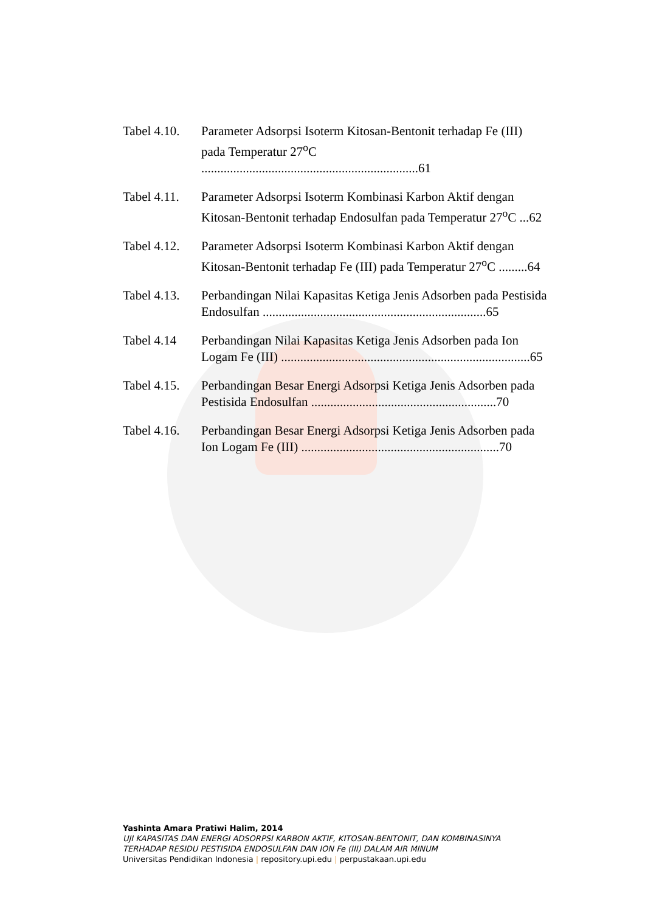Tabel 4.10.
Parameter Adsorpsi Isoterm Kitosan-Bentonit terhadap Fe (III) pada Temperatur 27<sup>o</sup>C ....................................................................61
Tabel 4.11.
Parameter Adsorpsi Isoterm Kombinasi Karbon Aktif dengan Kitosan-Bentonit terhadap Endosulfan pada Temperatur 27<sup>o</sup>C ...62
Tabel 4.12.
Parameter Adsorpsi Isoterm Kombinasi Karbon Aktif dengan Kitosan-Bentonit terhadap Fe (III) pada Temperatur 27<sup>o</sup>C .........64
Tabel 4.13.
Perbandingan Nilai Kapasitas Ketiga Jenis Adsorben pada Pestisida Endosulfan ......................................................................65
Tabel 4.14 Perbandingan Nilai Kapasitas Ketiga Jenis Adsorben pada Ion Logam Fe (III) ..............................................................................65
Tabel 4.15.
Perbandingan Besar Energi Adsorpsi Ketiga Jenis Adsorben pada Pestisida Endosulfan ..........................................................70
Tabel 4.16.
Perbandingan Besar Energi Adsorpsi Ketiga Jenis Adsorben pada Ion Logam Fe (III) ..............................................................70
Yashinta Amara Pratiwi Halim, 2014
UJI KAPASITAS DAN ENERGI ADSORPSI KARBON AKTIF, KITOSAN-BENTONIT, DAN KOMBINASINYA
TERHADAP RESIDU PESTISIDA ENDOSULFAN DAN ION Fe (III) DALAM AIR MINUM
Universitas Pendidikan Indonesia | repository.upi.edu | perpustakaan.upi.edu